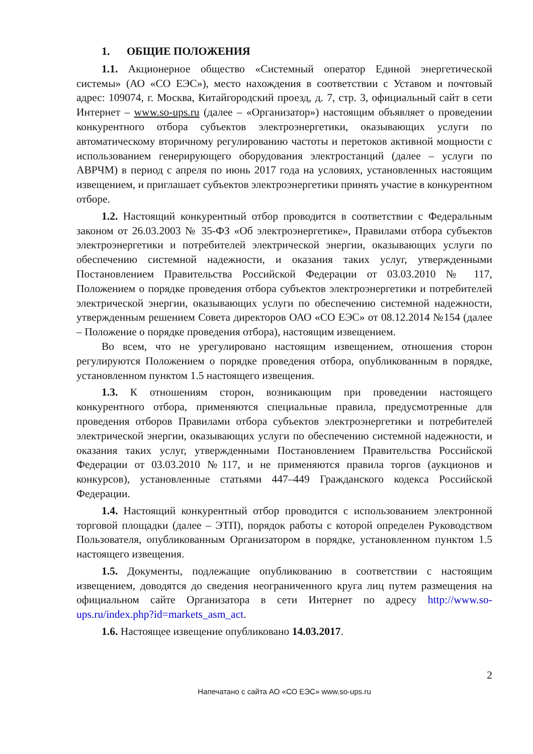1. ОБЩИЕ ПОЛОЖЕНИЯ
1.1. Акционерное общество «Системный оператор Единой энергетической системы» (АО «СО ЕЭС»), место нахождения в соответствии с Уставом и почтовый адрес: 109074, г. Москва, Китайгородский проезд, д. 7, стр. 3, официальный сайт в сети Интернет – www.so-ups.ru (далее – «Организатор») настоящим объявляет о проведении конкурентного отбора субъектов электроэнергетики, оказывающих услуги по автоматическому вторичному регулированию частоты и перетоков активной мощности с использованием генерирующего оборудования электростанций (далее – услуги по АВРЧМ) в период с апреля по июнь 2017 года на условиях, установленных настоящим извещением, и приглашает субъектов электроэнергетики принять участие в конкурентном отборе.
1.2. Настоящий конкурентный отбор проводится в соответствии с Федеральным законом от 26.03.2003 № 35-ФЗ «Об электроэнергетике», Правилами отбора субъектов электроэнергетики и потребителей электрической энергии, оказывающих услуги по обеспечению системной надежности, и оказания таких услуг, утвержденными Постановлением Правительства Российской Федерации от 03.03.2010 № 117, Положением о порядке проведения отбора субъектов электроэнергетики и потребителей электрической энергии, оказывающих услуги по обеспечению системной надежности, утвержденным решением Совета директоров ОАО «СО ЕЭС» от 08.12.2014 №154 (далее – Положение о порядке проведения отбора), настоящим извещением.
Во всем, что не урегулировано настоящим извещением, отношения сторон регулируются Положением о порядке проведения отбора, опубликованным в порядке, установленном пунктом 1.5 настоящего извещения.
1.3. К отношениям сторон, возникающим при проведении настоящего конкурентного отбора, применяются специальные правила, предусмотренные для проведения отборов Правилами отбора субъектов электроэнергетики и потребителей электрической энергии, оказывающих услуги по обеспечению системной надежности, и оказания таких услуг, утвержденными Постановлением Правительства Российской Федерации от 03.03.2010 №117, и не применяются правила торгов (аукционов и конкурсов), установленные статьями 447–449 Гражданского кодекса Российской Федерации.
1.4. Настоящий конкурентный отбор проводится с использованием электронной торговой площадки (далее – ЭТП), порядок работы с которой определен Руководством Пользователя, опубликованным Организатором в порядке, установленном пунктом 1.5 настоящего извещения.
1.5. Документы, подлежащие опубликованию в соответствии с настоящим извещением, доводятся до сведения неограниченного круга лиц путем размещения на официальном сайте Организатора в сети Интернет по адресу http://www.so-ups.ru/index.php?id=markets_asm_act.
1.6. Настоящее извещение опубликовано 14.03.2017.
2
Напечатано с сайта АО «СО ЕЭС» www.so-ups.ru